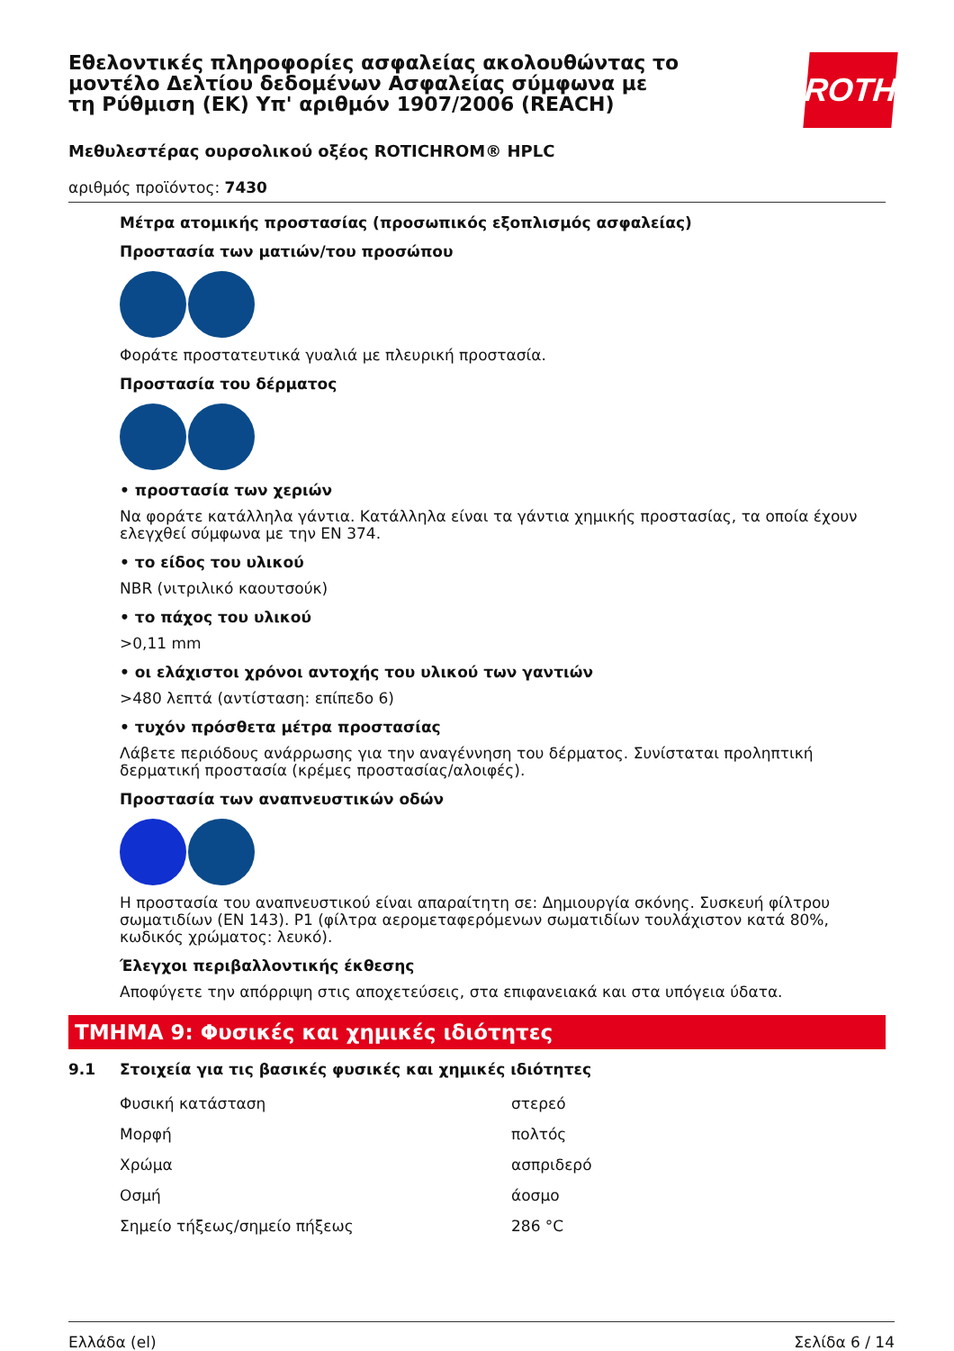Εθελοντικές πληροφορίες ασφαλείας ακολουθώντας το μοντέλο Δελτίου δεδομένων Ασφαλείας σύμφωνα με τη Ρύθμιση (ΕΚ) Υπ' αριθμόν 1907/2006 (REACH)
ROTH
Μεθυλεστέρας ουρσολικού οξέος ROTICHROM® HPLC
αριθμός προϊόντος: 7430
Μέτρα ατομικής προστασίας (προσωπικός εξοπλισμός ασφαλείας)
Προστασία των ματιών/του προσώπου
Φοράτε προστατευτικά γυαλιά με πλευρική προστασία.
Προστασία του δέρματος
• προστασία των χεριών
Να φοράτε κατάλληλα γάντια. Κατάλληλα είναι τα γάντια χημικής προστασίας, τα οποία έχουν ελεγχθεί σύμφωνα με την EN 374.
• το είδος του υλικού
NBR (νιτριλικό καουτσούκ)
• το πάχος του υλικού
>0,11 mm
• οι ελάχιστοι χρόνοι αντοχής του υλικού των γαντιών
>480 λεπτά (αντίσταση: επίπεδο 6)
• τυχόν πρόσθετα μέτρα προστασίας
Λάβετε περιόδους ανάρρωσης για την αναγέννηση του δέρματος. Συνίσταται προληπτική δερματική προστασία (κρέμες προστασίας/αλοιφές).
Προστασία των αναπνευστικών οδών
Η προστασία του αναπνευστικού είναι απαραίτητη σε: Δημιουργία σκόνης. Συσκευή φίλτρου σωματιδίων (EN 143). P1 (φίλτρα αερομεταφερόμενων σωματιδίων τουλάχιστον κατά 80%, κωδικός χρώματος: λευκό).
Έλεγχοι περιβαλλοντικής έκθεσης
Αποφύγετε την απόρριψη στις αποχετεύσεις, στα επιφανειακά και στα υπόγεια ύδατα.
ΤΜΗΜΑ 9: Φυσικές και χημικές ιδιότητες
9.1 Στοιχεία για τις βασικές φυσικές και χημικές ιδιότητες
| Φυσική κατάσταση | στερεό |
| Μορφή | πολτός |
| Χρώμα | ασπριδερό |
| Οσμή | άοσμο |
| Σημείο τήξεως/σημείο πήξεως | 286 °C |
Ελλάδα (el) Σελίδα 6 / 14